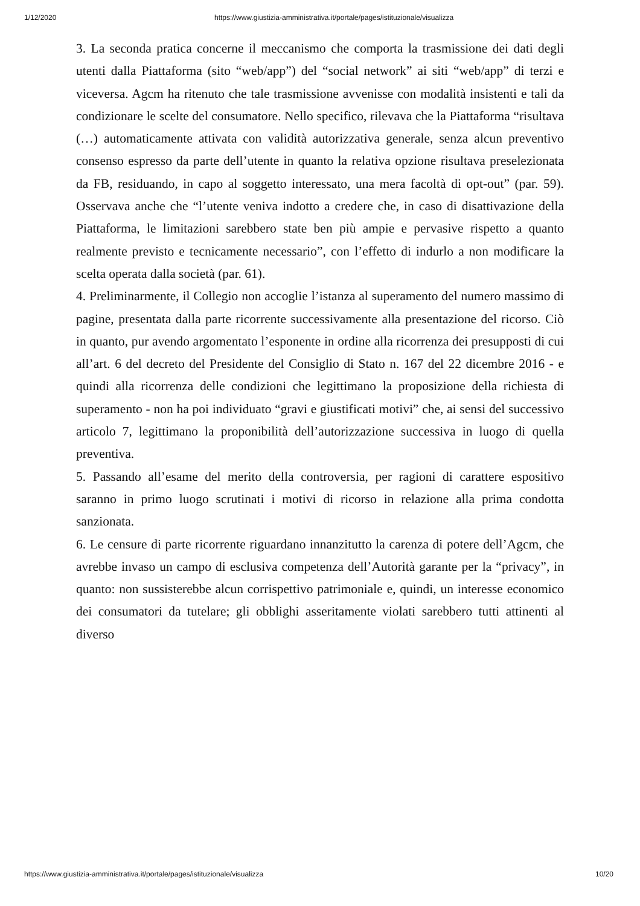1/12/2020 https://www.giustizia-amministrativa.it/portale/pages/istituzionale/visualizza
3. La seconda pratica concerne il meccanismo che comporta la trasmissione dei dati degli utenti dalla Piattaforma (sito “web/app”) del “social network” ai siti “web/app” di terzi e viceversa. Agcm ha ritenuto che tale trasmissione avvenisse con modalità insistenti e tali da condizionare le scelte del consumatore. Nello specifico, rilevava che la Piattaforma “risultava (…) automaticamente attivata con validità autorizzativa generale, senza alcun preventivo consenso espresso da parte dell’utente in quanto la relativa opzione risultava preselezionata da FB, residuando, in capo al soggetto interessato, una mera facoltà di opt-out” (par. 59). Osservava anche che “l’utente veniva indotto a credere che, in caso di disattivazione della Piattaforma, le limitazioni sarebbero state ben più ampie e pervasive rispetto a quanto realmente previsto e tecnicamente necessario”, con l’effetto di indurlo a non modificare la scelta operata dalla società (par. 61).
4. Preliminarmente, il Collegio non accoglie l’istanza al superamento del numero massimo di pagine, presentata dalla parte ricorrente successivamente alla presentazione del ricorso. Ciò in quanto, pur avendo argomentato l’esponente in ordine alla ricorrenza dei presupposti di cui all’art. 6 del decreto del Presidente del Consiglio di Stato n. 167 del 22 dicembre 2016 - e quindi alla ricorrenza delle condizioni che legittimano la proposizione della richiesta di superamento - non ha poi individuato “gravi e giustificati motivi” che, ai sensi del successivo articolo 7, legittimano la proponibilità dell’autorizzazione successiva in luogo di quella preventiva.
5. Passando all’esame del merito della controversia, per ragioni di carattere espositivo saranno in primo luogo scrutinati i motivi di ricorso in relazione alla prima condotta sanzionata.
6. Le censure di parte ricorrente riguardano innanzitutto la carenza di potere dell’Agcm, che avrebbe invaso un campo di esclusiva competenza dell’Autorità garante per la “privacy”, in quanto: non sussisterebbe alcun corrispettivo patrimoniale e, quindi, un interesse economico dei consumatori da tutelare; gli obblighi asseritamente violati sarebbero tutti attinenti al diverso
https://www.giustizia-amministrativa.it/portale/pages/istituzionale/visualizza 10/20